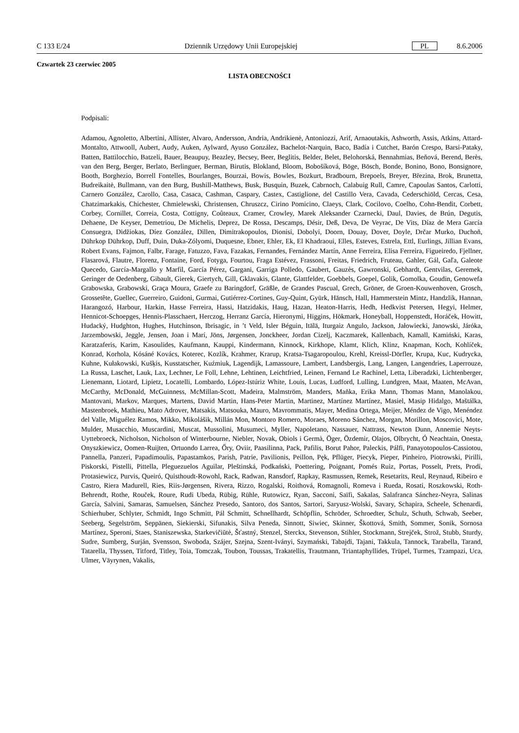C 133 E/24 Dziennik Urzędowy Unii Europejskiej PL 8.6.2006
Czwartek 23 czerwiec 2005
LISTA OBECNOŚCI
Podpisali:
Adamou, Agnoletto, Albertini, Allister, Alvaro, Andersson, Andria, Andrikienė, Antoniozzi, Arif, Arnaoutakis, Ashworth, Assis, Atkins, Attard-Montalto, Attwooll, Aubert, Audy, Auken, Aylward, Ayuso González, Bachelot-Narquin, Baco, Badía i Cutchet, Barón Crespo, Barsi-Pataky, Batten, Battilocchio, Batzeli, Bauer, Beaupuy, Beazley, Becsey, Beer, Beglitis, Belder, Belet, Belohorská, Bennahmias, Beňová, Berend, Berès, van den Berg, Berger, Berlato, Berlinguer, Berman, Birutis, Blokland, Bloom, Bobošíková, Böge, Bösch, Bonde, Bonino, Bono, Bonsignore, Booth, Borghezio, Borrell Fontelles, Bourlanges, Bourzai, Bowis, Bowles, Bozkurt, Bradbourn, Brepoels, Breyer, Březina, Brok, Brunetta, Budreikaitė, Bullmann, van den Burg, Bushill-Matthews, Busk, Busquin, Buzek, Cabrnoch, Calabuig Rull, Camre, Capoulas Santos, Carlotti, Carnero González, Carollo, Casa, Casaca, Cashman, Caspary, Castex, Castiglione, del Castillo Vera, Cavada, Cederschiöld, Cercas, Cesa, Chatzimarkakis, Chichester, Chmielewski, Christensen, Chruszcz, Cirino Pomicino, Claeys, Clark, Cocilovo, Coelho, Cohn-Bendit, Corbett, Corbey, Cornillet, Correia, Costa, Cottigny, Coûteaux, Cramer, Crowley, Marek Aleksander Czarnecki, Daul, Davies, de Brún, Degutis, Dehaene, De Keyser, Demetriou, De Michelis, Deprez, De Rossa, Descamps, Désir, Deß, Deva, De Veyrac, De Vits, Díaz de Mera García Consuegra, Didžiokas, Díez González, Dillen, Dimitrakopoulos, Dionisi, Dobolyi, Doorn, Douay, Dover, Doyle, Drčar Murko, Duchoň, Dührkop Dührkop, Duff, Duin, Duka-Zólyomi, Duquesne, Ebner, Ehler, Ek, El Khadraoui, Elles, Esteves, Estrela, Ettl, Eurlings, Jillian Evans, Robert Evans, Fajmon, Falbr, Farage, Fatuzzo, Fava, Fazakas, Fernandes, Fernández Martín, Anne Ferreira, Elisa Ferreira, Figueiredo, Fjellner, Flasarová, Flautre, Florenz, Fontaine, Ford, Fotyga, Fourtou, Fraga Estévez, Frassoni, Freitas, Friedrich, Fruteau, Gahler, Gál, Gaľa, Galeote Quecedo, García-Margallo y Marfil, García Pérez, Gargani, Garriga Polledo, Gaubert, Gauzès, Gawronski, Gebhardt, Gentvilas, Geremek, Geringer de Oedenberg, Gibault, Gierek, Giertych, Gill, Gklavakis, Glante, Glattfelder, Goebbels, Goepel, Golik, Gomolka, Goudin, Genowefa Grabowska, Grabowski, Graça Moura, Graefe zu Baringdorf, Gräßle, de Grandes Pascual, Grech, Gröner, de Groen-Kouwenhoven, Grosch, Grossetête, Guellec, Guerreiro, Guidoni, Gurmai, Gutiérrez-Cortines, Guy-Quint, Gyürk, Hänsch, Hall, Hammerstein Mintz, Handzlik, Hannan, Harangozó, Harbour, Harkin, Hasse Ferreira, Hassi, Hatzidakis, Haug, Hazan, Heaton-Harris, Hedh, Hedkvist Petersen, Hegyi, Helmer, Hennicot-Schoepges, Hennis-Plasschaert, Herczog, Herranz García, Hieronymi, Higgins, Hökmark, Honeyball, Hoppenstedt, Horáček, Howitt, Hudacký, Hudghton, Hughes, Hutchinson, Ibrisagic, in ’t Veld, Isler Béguin, Itälä, Iturgaiz Angulo, Jackson, Jałowiecki, Janowski, Járóka, Jarzembowski, Jeggle, Jensen, Joan i Marí, Jöns, Jørgensen, Jonckheer, Jordan Cizelj, Kaczmarek, Kallenbach, Kamall, Kamiński, Karas, Karatzaferis, Karim, Kasoulides, Kaufmann, Kauppi, Kindermann, Kinnock, Kirkhope, Klamt, Klich, Klinz, Knapman, Koch, Kohlíček, Konrad, Korhola, Kósáné Kovács, Koterec, Kozlík, Krahmer, Krarup, Kratsa-Tsagaropoulou, Krehl, Kreissl-Dörfler, Krupa, Kuc, Kudrycka, Kuhne, Kułakowski, Kušķis, Kusstatscher, Kuźmiuk, Lagendijk, Lamassoure, Lambert, Landsbergis, Lang, Langen, Langendries, Laperrouze, La Russa, Laschet, Lauk, Lax, Lechner, Le Foll, Lehne, Lehtinen, Leichtfried, Leinen, Fernand Le Rachinel, Letta, Liberadzki, Lichtenberger, Lienemann, Liotard, Lipietz, Locatelli, Lombardo, López-Istúriz White, Louis, Lucas, Ludford, Lulling, Lundgren, Maat, Maaten, McAvan, McCarthy, McDonald, McGuinness, McMillan-Scott, Madeira, Malmström, Manders, Maňka, Erika Mann, Thomas Mann, Manolakou, Mantovani, Markov, Marques, Martens, David Martin, Hans-Peter Martin, Martinez, Martínez Martínez, Masiel, Masip Hidalgo, Maštálka, Mastenbroek, Mathieu, Mato Adrover, Matsakis, Matsouka, Mauro, Mavrommatis, Mayer, Medina Ortega, Meijer, Méndez de Vigo, Menéndez del Valle, Miguélez Ramos, Mikko, Mikolášik, Millán Mon, Montoro Romero, Moraes, Moreno Sánchez, Morgan, Morillon, Moscovici, Mote, Mulder, Musacchio, Muscardini, Muscat, Mussolini, Musumeci, Myller, Napoletano, Nassauer, Nattrass, Newton Dunn, Annemie Neyts-Uyttebroeck, Nicholson, Nicholson of Winterbourne, Niebler, Novak, Obiols i Germà, Öger, Özdemir, Olajos, Olbrycht, Ó Neachtain, Onesta, Onyszkiewicz, Oomen-Ruijten, Ortuondo Larrea, Őry, Oviir, Paasilinna, Pack, Pafilis, Borut Pahor, Paleckis, Pálfi, Panayotopoulos-Cassiotou, Pannella, Panzeri, Papadimoulis, Papastamkos, Parish, Patrie, Pavilionis, Peillon, Pęk, Pflüger, Piecyk, Pieper, Pinheiro, Piotrowski, Pirilli, Piskorski, Pistelli, Pittella, Pleguezuelos Aguilar, Pleštinská, Podkański, Poettering, Poignant, Pomés Ruiz, Portas, Posselt, Prets, Prodi, Protasiewicz, Purvis, Queiró, Quisthoudt-Rowohl, Rack, Radwan, Ransdorf, Rapkay, Rasmussen, Remek, Resetarits, Reul, Reynaud, Ribeiro e Castro, Riera Madurell, Ries, Riis-Jørgensen, Rivera, Rizzo, Rogalski, Roithová, Romagnoli, Romeva i Rueda, Rosati, Roszkowski, Roth-Behrendt, Rothe, Rouček, Roure, Rudi Ubeda, Rübig, Rühle, Rutowicz, Ryan, Sacconi, Saïfi, Sakalas, Salafranca Sánchez-Neyra, Salinas García, Salvini, Samaras, Samuelsen, Sánchez Presedo, Santoro, dos Santos, Sartori, Saryusz-Wolski, Savary, Schapira, Scheele, Schenardi, Schierhuber, Schlyter, Schmidt, Ingo Schmitt, Pál Schmitt, Schnellhardt, Schöpflin, Schröder, Schroedter, Schulz, Schuth, Schwab, Seeber, Seeberg, Segelström, Seppänen, Siekierski, Sifunakis, Silva Peneda, Sinnott, Siwiec, Skinner, Škottová, Smith, Sommer, Sonik, Sornosa Martínez, Speroni, Staes, Staniszewska, Starkevičiūtė, Šťastný, Stenzel, Sterckx, Stevenson, Stihler, Stockmann, Strejček, Strož, Stubb, Sturdy, Sudre, Sumberg, Surján, Svensson, Swoboda, Szájer, Szejna, Szent-Iványi, Szymański, Tabajdi, Tajani, Takkula, Tannock, Tarabella, Tarand, Tatarella, Thyssen, Titford, Titley, Toia, Tomczak, Toubon, Toussas, Trakatellis, Trautmann, Triantaphyllides, Trüpel, Turmes, Tzampazi, Uca, Ulmer, Väyrynen, Vakalis,